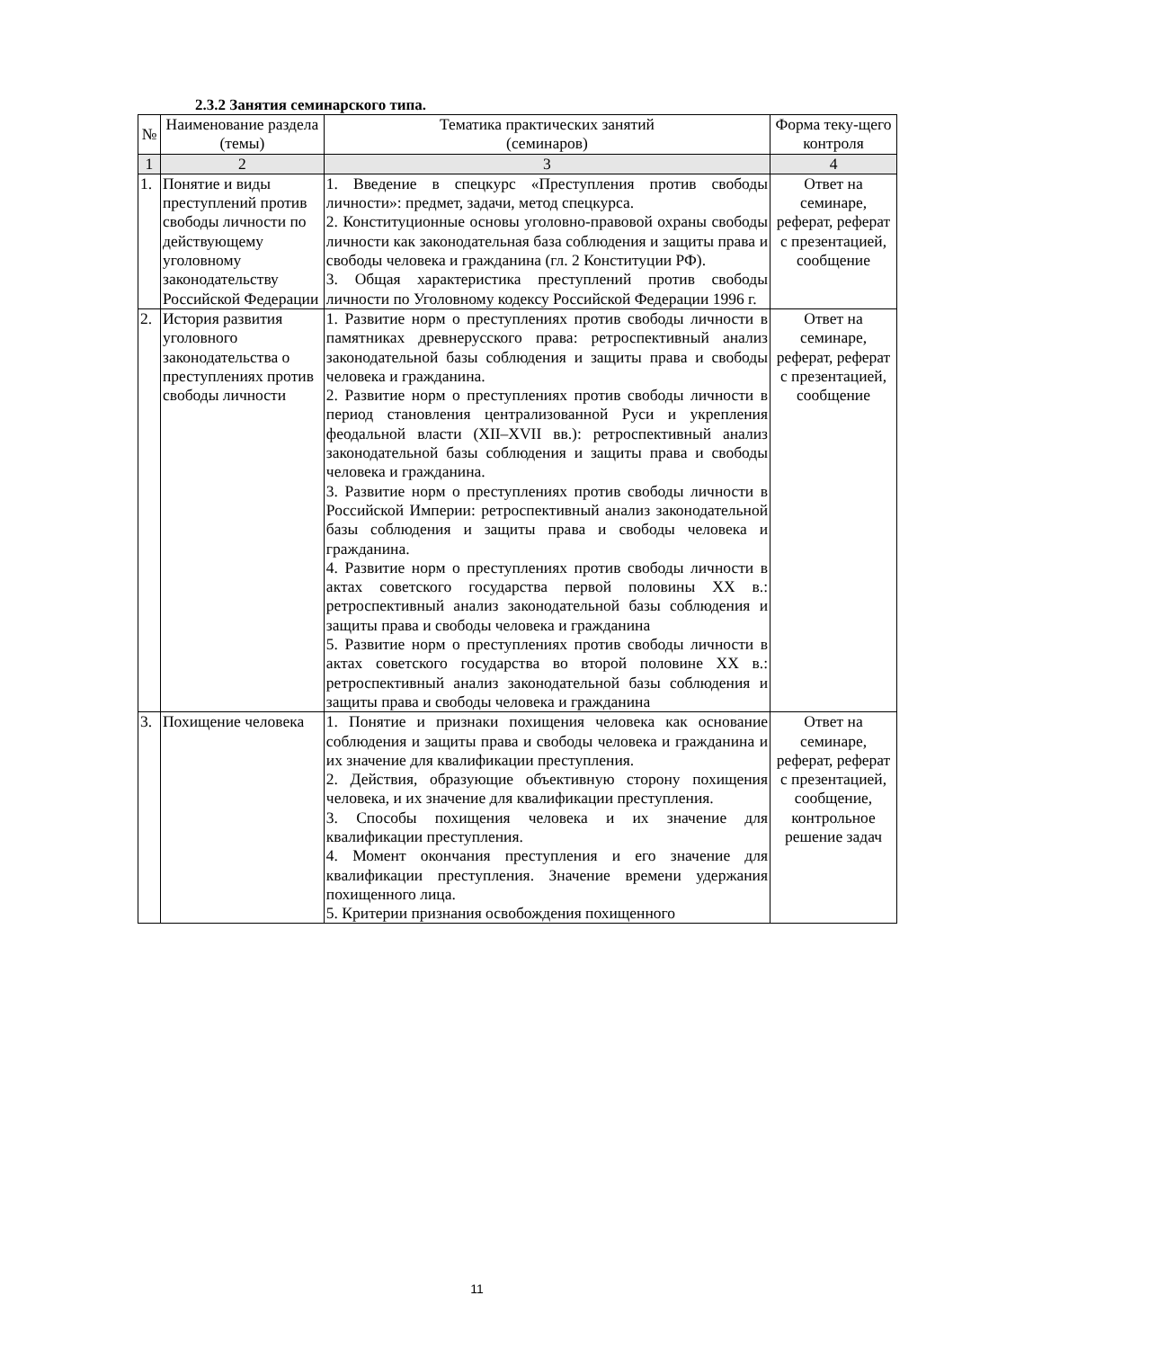2.3.2 Занятия семинарского типа.
| № | Наименование раздела (темы) | Тематика практических занятий (семинаров) | Форма теку-щего контроля |
| --- | --- | --- | --- |
| 1 | 2 | 3 | 4 |
| 1. | Понятие и виды преступлений против свободы личности по действующему уголовному законодательству Российской Федерации | 1. Введение в спецкурс «Преступления против свободы личности»: предмет, задачи, метод спецкурса. 2. Конституционные основы уголовно-правовой охраны свободы личности как законодательная база соблюдения и защиты права и свободы человека и гражданина (гл. 2 Конституции РФ). 3. Общая характеристика преступлений против свободы личности по Уголовному кодексу Российской Федерации 1996 г. | Ответ на семинаре, реферат, реферат с презентацией, сообщение |
| 2. | История развития уголовного законодательства о преступлениях против свободы личности | 1. Развитие норм о преступлениях против свободы личности в памятниках древнерусского права: ретроспективный анализ законодательной базы соблюдения и защиты права и свободы человека и гражданина. 2. Развитие норм о преступлениях против свободы личности в период становления централизованной Руси и укрепления феодальной власти (XII–XVII вв.): ретроспективный анализ законодательной базы соблюдения и защиты права и свободы человека и гражданина. 3. Развитие норм о преступлениях против свободы личности в Российской Империи: ретроспективный анализ законодательной базы соблюдения и защиты права и свободы человека и гражданина. 4. Развитие норм о преступлениях против свободы личности в актах советского государства первой половины XX в.: ретроспективный анализ законодательной базы соблюдения и защиты права и свободы человека и гражданина 5. Развитие норм о преступлениях против свободы личности в актах советского государства во второй половине XX в.: ретроспективный анализ законодательной базы соблюдения и защиты права и свободы человека и гражданина | Ответ на семинаре, реферат, реферат с презентацией, сообщение |
| 3. | Похищение человека | 1. Понятие и признаки похищения человека как основание соблюдения и защиты права и свободы человека и гражданина и их значение для квалификации преступления. 2. Действия, образующие объективную сторону похищения человека, и их значение для квалификации преступления. 3. Способы похищения человека и их значение для квалификации преступления. 4. Момент окончания преступления и его значение для квалификации преступления. Значение времени удержания похищенного лица. 5. Критерии признания освобождения похищенного | Ответ на семинаре, реферат, реферат с презентацией, сообщение, контрольное решение задач |
11